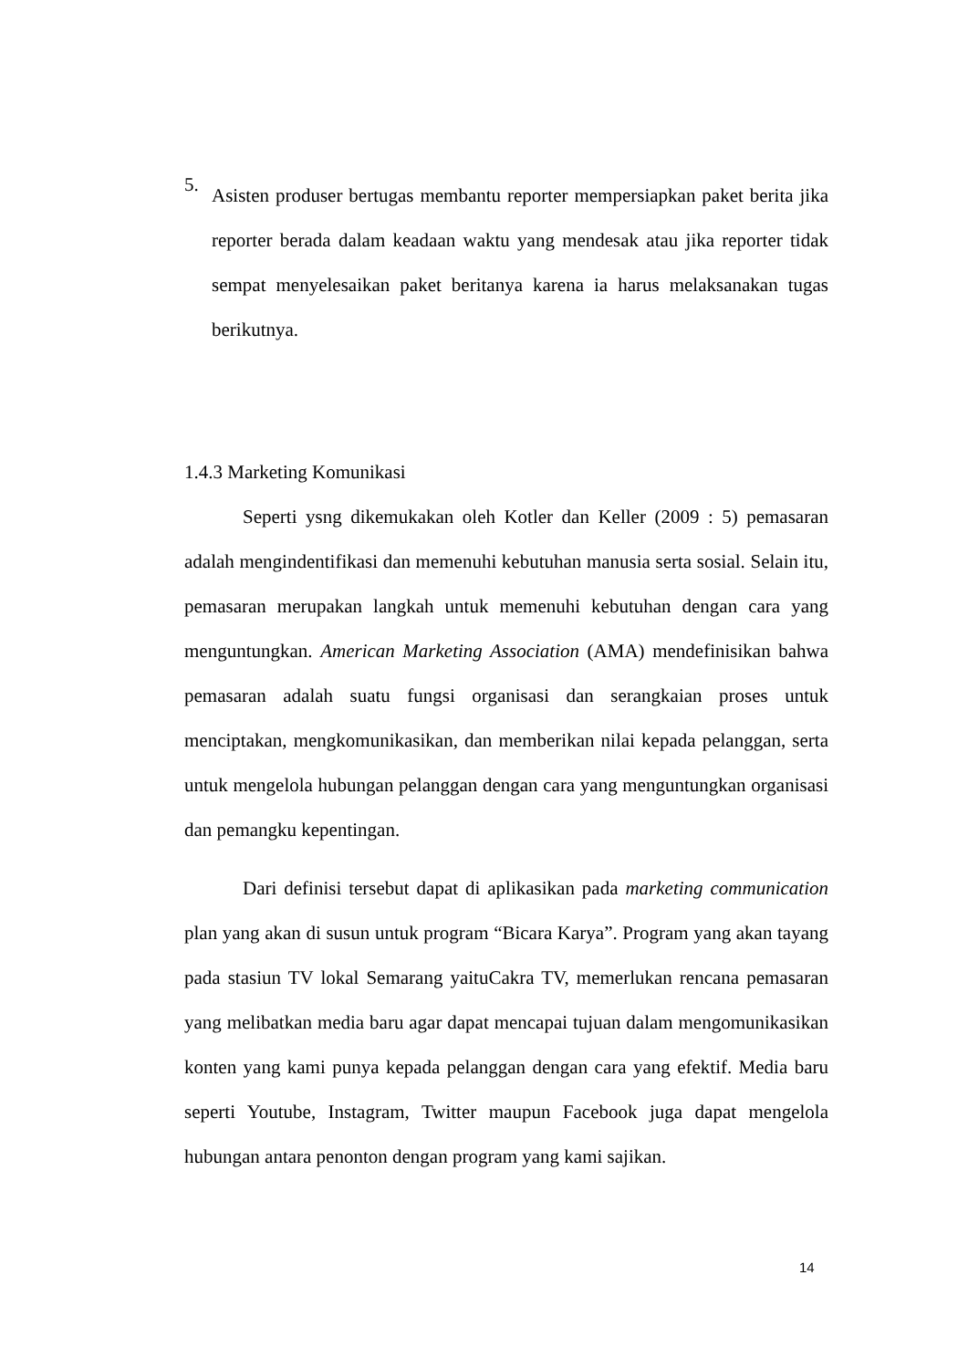5.
Asisten produser bertugas membantu reporter mempersiapkan paket berita jika reporter berada dalam keadaan waktu yang mendesak atau jika reporter tidak sempat menyelesaikan paket beritanya karena ia harus melaksanakan tugas berikutnya.
1.4.3 Marketing Komunikasi
Seperti ysng dikemukakan oleh Kotler dan Keller (2009 : 5) pemasaran adalah mengindentifikasi dan memenuhi kebutuhan manusia serta sosial. Selain itu, pemasaran merupakan langkah untuk memenuhi kebutuhan dengan cara yang menguntungkan. American Marketing Association (AMA) mendefinisikan bahwa pemasaran adalah suatu fungsi organisasi dan serangkaian proses untuk menciptakan, mengkomunikasikan, dan memberikan nilai kepada pelanggan, serta untuk mengelola hubungan pelanggan dengan cara yang menguntungkan organisasi dan pemangku kepentingan.
Dari definisi tersebut dapat di aplikasikan pada marketing communication plan yang akan di susun untuk program “Bicara Karya”. Program yang akan tayang pada stasiun TV lokal Semarang yaituCakra TV, memerlukan rencana pemasaran yang melibatkan media baru agar dapat mencapai tujuan dalam mengomunikasikan konten yang kami punya kepada pelanggan dengan cara yang efektif. Media baru seperti Youtube, Instagram, Twitter maupun Facebook juga dapat mengelola hubungan antara penonton dengan program yang kami sajikan.
14